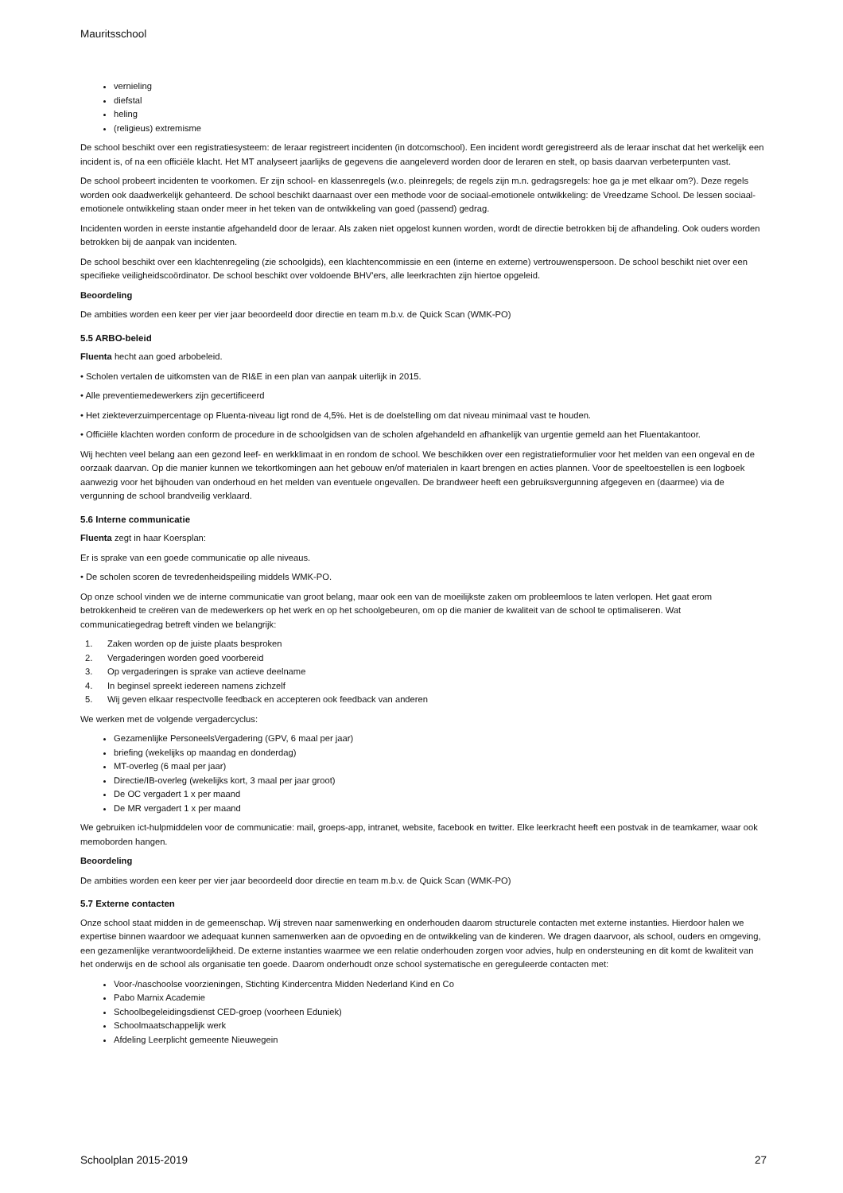Mauritsschool
vernieling
diefstal
heling
(religieus) extremisme
De school beschikt over een registratiesysteem: de leraar registreert incidenten (in dotcomschool). Een incident wordt geregistreerd als de leraar inschat dat het werkelijk een incident is, of na een officiële klacht. Het MT analyseert jaarlijks de gegevens die aangeleverd worden door de leraren en stelt, op basis daarvan verbeterpunten vast.
De school probeert incidenten te voorkomen. Er zijn school- en klassenregels (w.o. pleinregels; de regels zijn m.n. gedragsregels: hoe ga je met elkaar om?). Deze regels worden ook daadwerkelijk gehanteerd. De school beschikt daarnaast over een methode voor de sociaal-emotionele ontwikkeling: de Vreedzame School. De lessen sociaal-emotionele ontwikkeling staan onder meer in het teken van de ontwikkeling van goed (passend) gedrag.
Incidenten worden in eerste instantie afgehandeld door de leraar. Als zaken niet opgelost kunnen worden, wordt de directie betrokken bij de afhandeling. Ook ouders worden betrokken bij de aanpak van incidenten.
De school beschikt over een klachtenregeling (zie schoolgids), een klachtencommissie en een (interne en externe) vertrouwenspersoon. De school beschikt niet over een specifieke veiligheidscoördinator. De school beschikt over voldoende BHV'ers, alle leerkrachten zijn hiertoe opgeleid.
Beoordeling
De ambities worden een keer per vier jaar beoordeeld door directie en team m.b.v. de Quick Scan (WMK-PO)
5.5 ARBO-beleid
Fluenta hecht aan goed arbobeleid.
• Scholen vertalen de uitkomsten van de RI&E in een plan van aanpak uiterlijk in 2015.
• Alle preventiemedewerkers zijn gecertificeerd
• Het ziekteverzuimpercentage op Fluenta-niveau ligt rond de 4,5%. Het is de doelstelling om dat niveau minimaal vast te houden.
• Officiële klachten worden conform de procedure in de schoolgidsen van de scholen afgehandeld en afhankelijk van urgentie gemeld aan het Fluentakantoor.
Wij hechten veel belang aan een gezond leef- en werkklimaat in en rondom de school. We beschikken over een registratieformulier voor het melden van een ongeval en de oorzaak daarvan. Op die manier kunnen we tekortkomingen aan het gebouw en/of materialen in kaart brengen en acties plannen. Voor de speeltoestellen is een logboek aanwezig voor het bijhouden van onderhoud en het melden van eventuele ongevallen. De brandweer heeft een gebruiksvergunning afgegeven en (daarmee) via de vergunning de school brandveilig verklaard.
5.6 Interne communicatie
Fluenta zegt in haar Koersplan:
Er is sprake van een goede communicatie op alle niveaus.
• De scholen scoren de tevredenheidspeiling middels WMK-PO.
Op onze school vinden we de interne communicatie van groot belang, maar ook een van de moeilijkste zaken om probleemloos te laten verlopen. Het gaat erom betrokkenheid te creëren van de medewerkers op het werk en op het schoolgebeuren, om op die manier de kwaliteit van de school te optimaliseren. Wat communicatiegedrag betreft vinden we belangrijk:
1. Zaken worden op de juiste plaats besproken
2. Vergaderingen worden goed voorbereid
3. Op vergaderingen is sprake van actieve deelname
4. In beginsel spreekt iedereen namens zichzelf
5. Wij geven elkaar respectvolle feedback en accepteren ook feedback van anderen
We werken met de volgende vergadercyclus:
Gezamenlijke PersoneelsVergadering (GPV, 6 maal per jaar)
briefing (wekelijks op maandag en donderdag)
MT-overleg (6 maal per jaar)
Directie/IB-overleg (wekelijks kort, 3 maal per jaar groot)
De OC vergadert 1 x per maand
De MR vergadert 1 x per maand
We gebruiken ict-hulpmiddelen voor de communicatie: mail, groeps-app, intranet, website, facebook en twitter. Elke leerkracht heeft een postvak in de teamkamer, waar ook memoborden hangen.
Beoordeling
De ambities worden een keer per vier jaar beoordeeld door directie en team m.b.v. de Quick Scan (WMK-PO)
5.7 Externe contacten
Onze school staat midden in de gemeenschap. Wij streven naar samenwerking en onderhouden daarom structurele contacten met externe instanties. Hierdoor halen we expertise binnen waardoor we adequaat kunnen samenwerken aan de opvoeding en de ontwikkeling van de kinderen. We dragen daarvoor, als school, ouders en omgeving, een gezamenlijke verantwoordelijkheid. De externe instanties waarmee we een relatie onderhouden zorgen voor advies, hulp en ondersteuning en dit komt de kwaliteit van het onderwijs en de school als organisatie ten goede. Daarom onderhoudt onze school systematische en gereguleerde contacten met:
Voor-/naschoolse voorzieningen, Stichting Kindercentra Midden Nederland Kind en Co
Pabo Marnix Academie
Schoolbegeleidingsdienst CED-groep (voorheen Eduniek)
Schoolmaatschappelijk werk
Afdeling Leerplicht gemeente Nieuwegein
Schoolplan 2015-2019 27